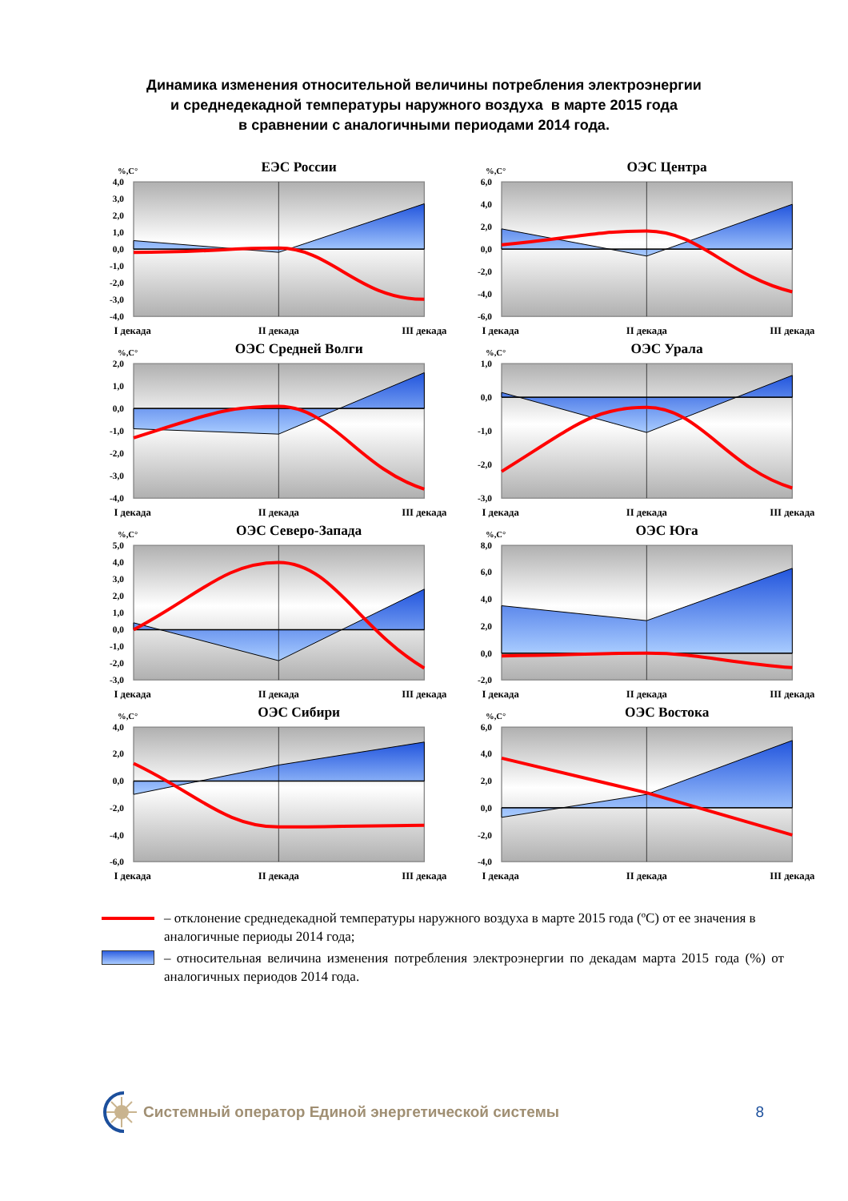Динамика изменения относительной величины потребления электроэнергии
и среднедекадной температуры наружного воздуха в марте 2015 года
в сравнении с аналогичными периодами 2014 года.
ЕЭС России
%,C°
4,0
3,0
2,0
1,0
0,0
-1,0
-2,0
-3,0
-4,0
I декада
II декада
III декада
ОЭС Центра
%,C°
6,0
4,0
2,0
0,0
-2,0
-4,0
-6,0
I декада
II декада
III декада
ОЭС Средней Волги
%,C°
2,0
1,0
0,0
-1,0
-2,0
-3,0
-4,0
I декада
II декада
III декада
ОЭС Урала
%,C°
1,0
0,0
-1,0
-2,0
-3,0
I декада
II декада
III декада
ОЭС Северо-Запада
%,C°
5,0
4,0
3,0
2,0
1,0
0,0
-1,0
-2,0
-3,0
I декада
II декада
III декада
ОЭС Юга
%,C°
8,0
6,0
4,0
2,0
0,0
-2,0
I декада
II декада
III декада
ОЭС Сибири
%,C°
4,0
2,0
0,0
-2,0
-4,0
-6,0
I декада
II декада
III декада
ОЭС Востока
%,C°
6,0
4,0
2,0
0,0
-2,0
-4,0
I декада
II декада
III декада
– отклонение среднедекадной температуры наружного воздуха в марте 2015 года (ºС) от ее значения в аналогичные периоды 2014 года;
– относительная величина изменения потребления электроэнергии по декадам марта 2015 года (%) от аналогичных периодов 2014 года.
Системный оператор Единой энергетической системы
8